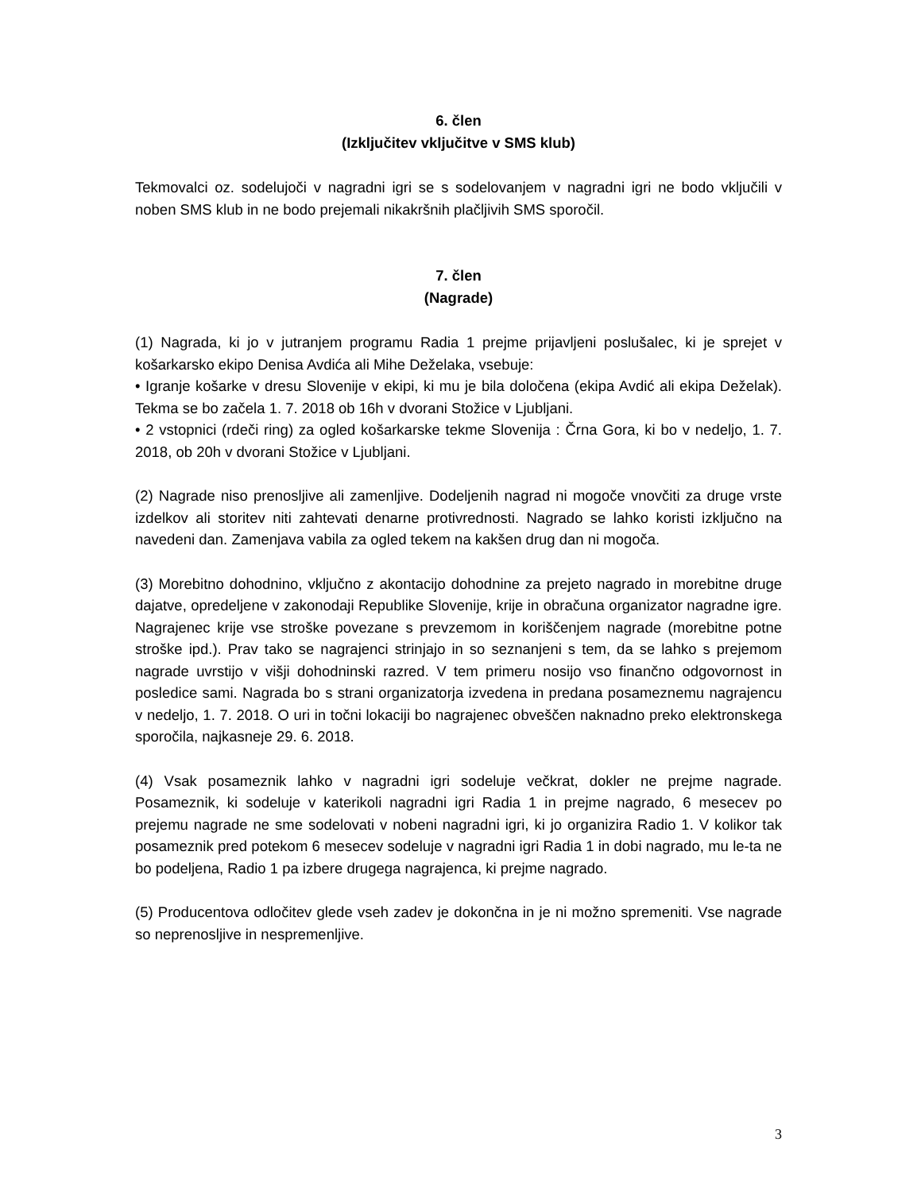6. člen
(Izključitev vključitve v SMS klub)
Tekmovalci oz. sodelujoči v nagradni igri se s sodelovanjem v nagradni igri ne bodo vključili v noben SMS klub in ne bodo prejemali nikakršnih plačljivih SMS sporočil.
7. člen
(Nagrade)
(1) Nagrada, ki jo v jutranjem programu Radia 1 prejme prijavljeni poslušalec, ki je sprejet v košarkarsko ekipo Denisa Avdića ali Mihe Deželaka, vsebuje:
• Igranje košarke v dresu Slovenije v ekipi, ki mu je bila določena (ekipa Avdić ali ekipa Deželak). Tekma se bo začela 1. 7. 2018 ob 16h v dvorani Stožice v Ljubljani.
• 2 vstopnici (rdeči ring) za ogled košarkarske tekme Slovenija : Črna Gora, ki bo v nedeljo, 1. 7. 2018, ob 20h v dvorani Stožice v Ljubljani.
(2) Nagrade niso prenosljive ali zamenljive. Dodeljenih nagrad ni mogoče vnovčiti za druge vrste izdelkov ali storitev niti zahtevati denarne protivrednosti. Nagrado se lahko koristi izključno na navedeni dan. Zamenjava vabila za ogled tekem na kakšen drug dan ni mogoča.
(3) Morebitno dohodnino, vključno z akontacijo dohodnine za prejeto nagrado in morebitne druge dajatve, opredeljene v zakonodaji Republike Slovenije, krije in obračuna organizator nagradne igre. Nagrajenec krije vse stroške povezane s prevzemom in koriščenjem nagrade (morebitne potne stroške ipd.). Prav tako se nagrajenci strinjajo in so seznanjeni s tem, da se lahko s prejemom nagrade uvrstijo v višji dohodninski razred. V tem primeru nosijo vso finančno odgovornost in posledice sami. Nagrada bo s strani organizatorja izvedena in predana posameznemu nagrajencu v nedeljo, 1. 7. 2018. O uri in točni lokaciji bo nagrajenec obveščen naknadno preko elektronskega sporočila, najkasneje 29. 6. 2018.
(4) Vsak posameznik lahko v nagradni igri sodeluje večkrat, dokler ne prejme nagrade. Posameznik, ki sodeluje v katerikoli nagradni igri Radia 1 in prejme nagrado, 6 mesecev po prejemu nagrade ne sme sodelovati v nobeni nagradni igri, ki jo organizira Radio 1. V kolikor tak posameznik pred potekom 6 mesecev sodeluje v nagradni igri Radia 1 in dobi nagrado, mu le-ta ne bo podeljena, Radio 1 pa izbere drugega nagrajenca, ki prejme nagrado.
(5) Producentova odločitev glede vseh zadev je dokončna in je ni možno spremeniti. Vse nagrade so neprenosljive in nespremenljive.
3